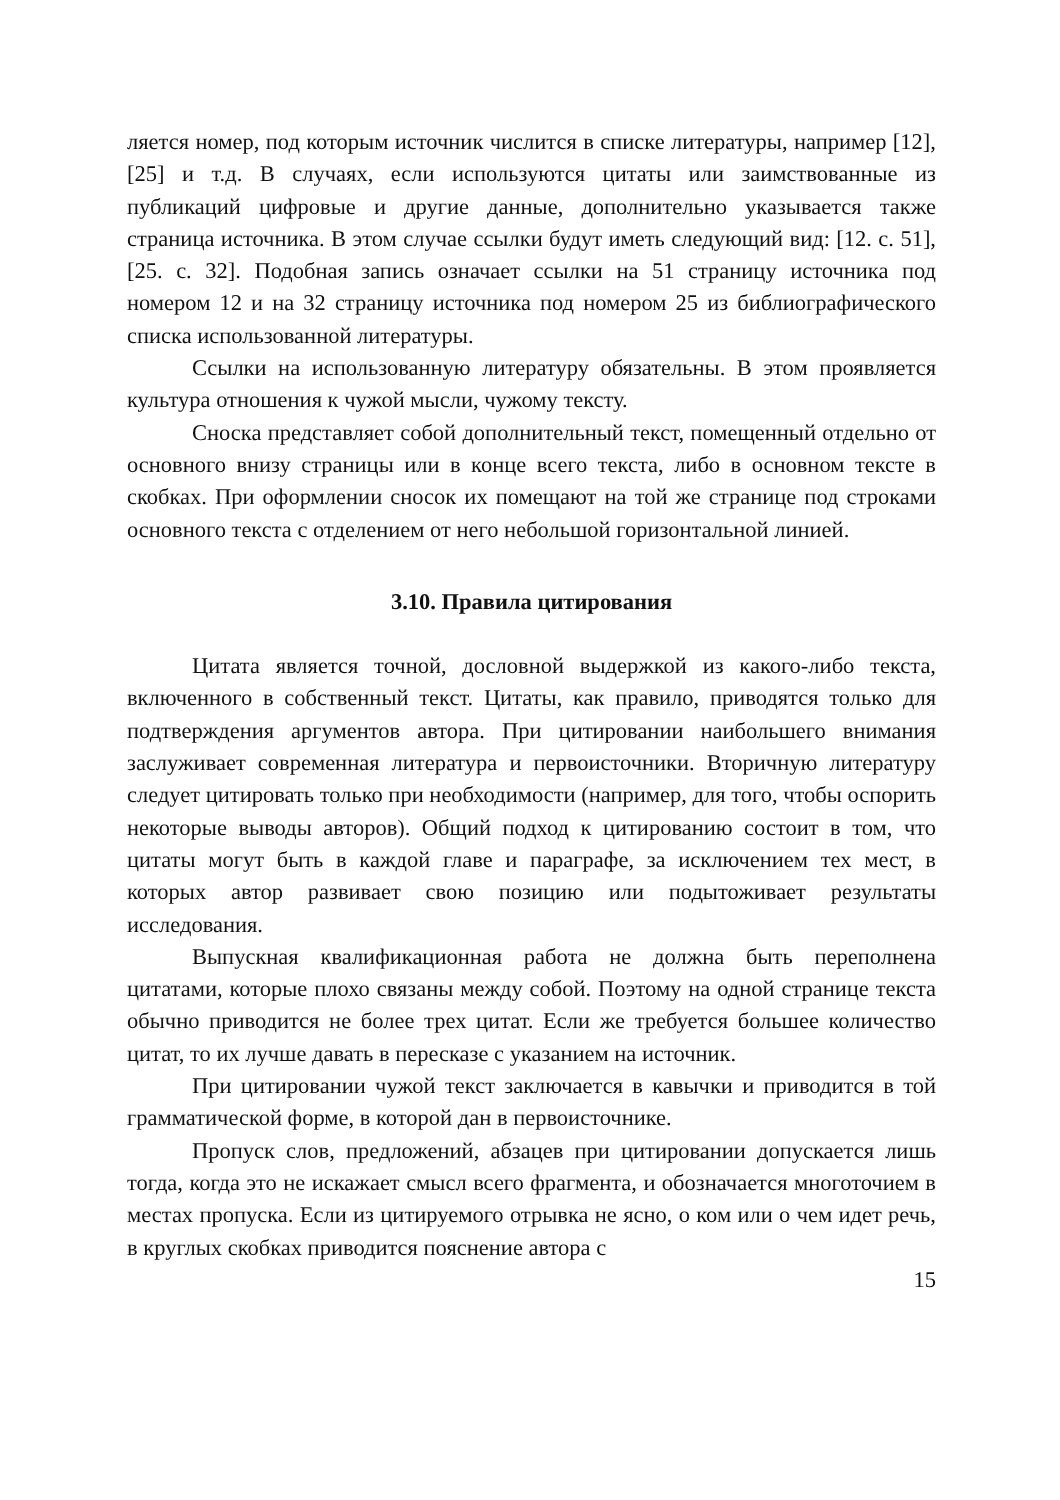ляется номер, под которым источник числится в списке литературы, например [12], [25] и т.д. В случаях, если используются цитаты или заимствованные из публикаций цифровые и другие данные, дополнительно указывается также страница источника. В этом случае ссылки будут иметь следующий вид: [12. с. 51], [25. с. 32]. Подобная запись означает ссылки на 51 страницу источника под номером 12 и на 32 страницу источника под номером 25 из библиографического списка использованной литературы.
Ссылки на использованную литературу обязательны. В этом проявляется культура отношения к чужой мысли, чужому тексту.
Сноска представляет собой дополнительный текст, помещенный отдельно от основного внизу страницы или в конце всего текста, либо в основном тексте в скобках. При оформлении сносок их помещают на той же странице под строками основного текста с отделением от него небольшой горизонтальной линией.
3.10. Правила цитирования
Цитата является точной, дословной выдержкой из какого-либо текста, включенного в собственный текст. Цитаты, как правило, приводятся только для подтверждения аргументов автора. При цитировании наибольшего внимания заслуживает современная литература и первоисточники. Вторичную литературу следует цитировать только при необходимости (например, для того, чтобы оспорить некоторые выводы авторов). Общий подход к цитированию состоит в том, что цитаты могут быть в каждой главе и параграфе, за исключением тех мест, в которых автор развивает свою позицию или подытоживает результаты исследования.
Выпускная квалификационная работа не должна быть переполнена цитатами, которые плохо связаны между собой. Поэтому на одной странице текста обычно приводится не более трех цитат. Если же требуется большее количество цитат, то их лучше давать в пересказе с указанием на источник.
При цитировании чужой текст заключается в кавычки и приводится в той грамматической форме, в которой дан в первоисточнике.
Пропуск слов, предложений, абзацев при цитировании допускается лишь тогда, когда это не искажает смысл всего фрагмента, и обозначается многоточием в местах пропуска. Если из цитируемого отрывка не ясно, о ком или о чем идет речь, в круглых скобках приводится пояснение автора с
15